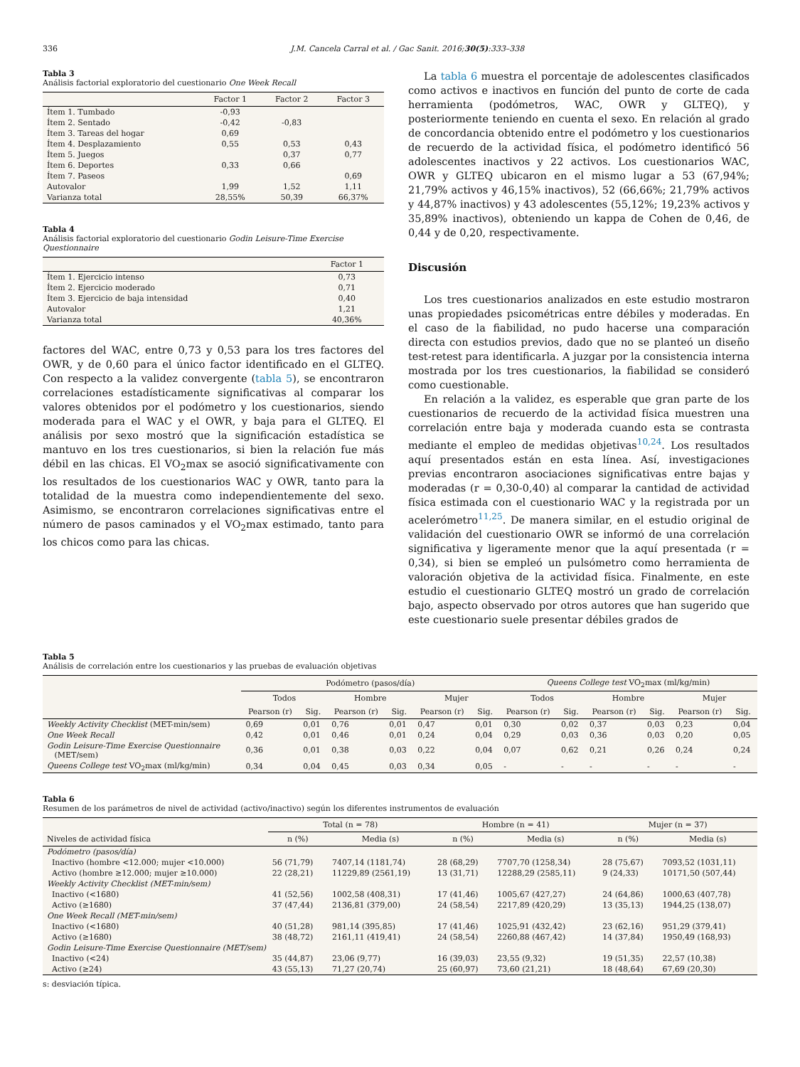336 J.M. Cancela Carral et al. / Gac Sanit. 2016;30(5):333–338
Tabla 3
Análisis factorial exploratorio del cuestionario One Week Recall
| | Factor 1 | Factor 2 | Factor 3 |
| --- | --- | --- | --- |
| Ítem 1. Tumbado | -0,93 | | |
| Ítem 2. Sentado | -0,42 | -0,83 | |
| Ítem 3. Tareas del hogar | 0,69 | | |
| Ítem 4. Desplazamiento | 0,55 | 0,53 | 0,43 |
| Ítem 5. Juegos | | 0,37 | 0,77 |
| Ítem 6. Deportes | 0,33 | 0,66 | |
| Ítem 7. Paseos | | | 0,69 |
| Autovalor | 1,99 | 1,52 | 1,11 |
| Varianza total | 28,55% | 50,39 | 66,37% |
Tabla 4
Análisis factorial exploratorio del cuestionario Godin Leisure-Time Exercise Questionnaire
| | Factor 1 |
| --- | --- |
| Ítem 1. Ejercicio intenso | 0,73 |
| Ítem 2. Ejercicio moderado | 0,71 |
| Ítem 3. Ejercicio de baja intensidad | 0,40 |
| Autovalor | 1,21 |
| Varianza total | 40,36% |
factores del WAC, entre 0,73 y 0,53 para los tres factores del OWR, y de 0,60 para el único factor identificado en el GLTEQ. Con respecto a la validez convergente (tabla 5), se encontraron correlaciones estadísticamente significativas al comparar los valores obtenidos por el podómetro y los cuestionarios, siendo moderada para el WAC y el OWR, y baja para el GLTEQ. El análisis por sexo mostró que la significación estadística se mantuvo en los tres cuestionarios, si bien la relación fue más débil en las chicas. El VO<sub>2</sub>max se asoció significativamente con los resultados de los cuestionarios WAC y OWR, tanto para la totalidad de la muestra como independientemente del sexo. Asimismo, se encontraron correlaciones significativas entre el número de pasos caminados y el VO<sub>2</sub>max estimado, tanto para los chicos como para las chicas.
La tabla 6 muestra el porcentaje de adolescentes clasificados como activos e inactivos en función del punto de corte de cada herramienta (podómetros, WAC, OWR y GLTEQ), y posteriormente teniendo en cuenta el sexo. En relación al grado de concordancia obtenido entre el podómetro y los cuestionarios de recuerdo de la actividad física, el podómetro identificó 56 adolescentes inactivos y 22 activos. Los cuestionarios WAC, OWR y GLTEQ ubicaron en el mismo lugar a 53 (67,94%; 21,79% activos y 46,15% inactivos), 52 (66,66%; 21,79% activos y 44,87% inactivos) y 43 adolescentes (55,12%; 19,23% activos y 35,89% inactivos), obteniendo un kappa de Cohen de 0,46, de 0,44 y de 0,20, respectivamente.
Discusión
Los tres cuestionarios analizados en este estudio mostraron unas propiedades psicométricas entre débiles y moderadas. En el caso de la fiabilidad, no pudo hacerse una comparación directa con estudios previos, dado que no se planteó un diseño test-retest para identificarla. A juzgar por la consistencia interna mostrada por los tres cuestionarios, la fiabilidad se consideró como cuestionable.
En relación a la validez, es esperable que gran parte de los cuestionarios de recuerdo de la actividad física muestren una correlación entre baja y moderada cuando esta se contrasta mediante el empleo de medidas objetivas<sup>10,24</sup>. Los resultados aquí presentados están en esta línea. Así, investigaciones previas encontraron asociaciones significativas entre bajas y moderadas (r = 0,30-0,40) al comparar la cantidad de actividad física estimada con el cuestionario WAC y la registrada por un acelerómetro<sup>11,25</sup>. De manera similar, en el estudio original de validación del cuestionario OWR se informó de una correlación significativa y ligeramente menor que la aquí presentada (r = 0,34), si bien se empleó un pulsómetro como herramienta de valoración objetiva de la actividad física. Finalmente, en este estudio el cuestionario GLTEQ mostró un grado de correlación bajo, aspecto observado por otros autores que han sugerido que este cuestionario suele presentar débiles grados de
Tabla 5
Análisis de correlación entre los cuestionarios y las pruebas de evaluación objetivas
| | Podómetro (pasos/día) | | | | | | Queens College test VO<sub>2</sub>max (ml/kg/min) | | | | | |
| --- | --- | --- | --- | --- | --- | --- | --- | --- | --- | --- | --- | --- |
| | Todos | | Hombre | | Mujer | | Todos | | Hombre | | Mujer | |
| | Pearson (r) | Sig. | Pearson (r) | Sig. | Pearson (r) | Sig. | Pearson (r) | Sig. | Pearson (r) | Sig. | Pearson (r) | Sig. |
| Weekly Activity Checklist (MET-min/sem) | 0,69 | 0,01 | 0,76 | 0,01 | 0,47 | 0,01 | 0,30 | 0,02 | 0,37 | 0,03 | 0,23 | 0,04 |
| One Week Recall | 0,42 | 0,01 | 0,46 | 0,01 | 0,24 | 0,04 | 0,29 | 0,03 | 0,36 | 0,03 | 0,20 | 0,05 |
| Godin Leisure-Time Exercise Questionnaire (MET/sem) | 0,36 | 0,01 | 0,38 | 0,03 | 0,22 | 0,04 | 0,07 | 0,62 | 0,21 | 0,26 | 0,24 | 0,24 |
| Queens College test VO<sub>2</sub>max (ml/kg/min) | 0,34 | 0,04 | 0,45 | 0,03 | 0,34 | 0,05 | - | - | - | - | - | - |
Tabla 6
Resumen de los parámetros de nivel de actividad (activo/inactivo) según los diferentes instrumentos de evaluación
| | Total (n = 78) | | Hombre (n = 41) | | Mujer (n = 37) | |
| --- | --- | --- | --- | --- | --- | --- |
| Niveles de actividad física | n (%) | Media (s) | n (%) | Media (s) | n (%) | Media (s) |
| Podómetro (pasos/día) | | | | | | |
| Inactivo (hombre <12.000; mujer <10.000) | 56 (71,79) | 7407,14 (1181,74) | 28 (68,29) | 7707,70 (1258,34) | 28 (75,67) | 7093,52 (1031,11) |
| Activo (hombre ≥12.000; mujer ≥10.000) | 22 (28,21) | 11229,89 (2561,19) | 13 (31,71) | 12288,29 (2585,11) | 9 (24,33) | 10171,50 (507,44) |
| Weekly Activity Checklist (MET-min/sem) | | | | | | |
| Inactivo (<1680) | 41 (52,56) | 1002,58 (408,31) | 17 (41,46) | 1005,67 (427,27) | 24 (64,86) | 1000,63 (407,78) |
| Activo (≥1680) | 37 (47,44) | 2136,81 (379,00) | 24 (58,54) | 2217,89 (420,29) | 13 (35,13) | 1944,25 (138,07) |
| One Week Recall (MET-min/sem) | | | | | | |
| Inactivo (<1680) | 40 (51,28) | 981,14 (395,85) | 17 (41,46) | 1025,91 (432,42) | 23 (62,16) | 951,29 (379,41) |
| Activo (≥1680) | 38 (48,72) | 2161,11 (419,41) | 24 (58,54) | 2260,88 (467,42) | 14 (37,84) | 1950,49 (168,93) |
| Godin Leisure-Time Exercise Questionnaire (MET/sem) | | | | | | |
| Inactivo (<24) | 35 (44,87) | 23,06 (9,77) | 16 (39,03) | 23,55 (9,32) | 19 (51,35) | 22,57 (10,38) |
| Activo (≥24) | 43 (55,13) | 71,27 (20,74) | 25 (60,97) | 73,60 (21,21) | 18 (48,64) | 67,69 (20,30) |
s: desviación típica.